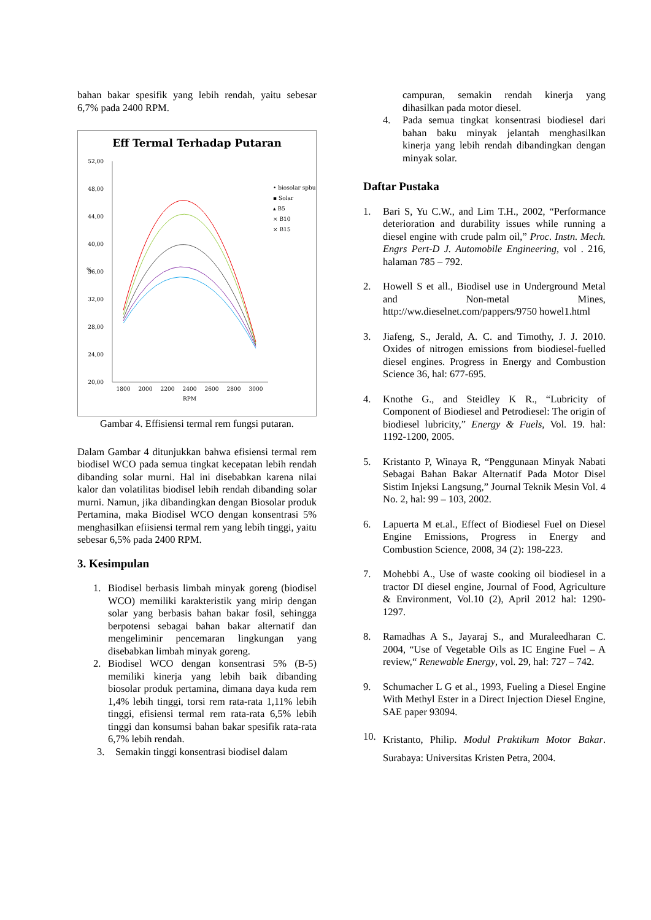bahan bakar spesifik yang lebih rendah, yaitu sebesar 6,7% pada 2400 RPM.
Eff Termal Terhadap Putaran
52,00
48,00
44,00
40,00
36,00
32,00
28,00
24,00
20,00
%
1800
2000
2200
2400
2600
2800
3000
RPM
• biosolar spbu
▪ Solar
▴ B5
× B10
× B15
Gambar 4. Effisiensi termal rem fungsi putaran.
Dalam Gambar 4 ditunjukkan bahwa efisiensi termal rem biodisel WCO pada semua tingkat kecepatan lebih rendah dibanding solar murni. Hal ini disebabkan karena nilai kalor dan volatilitas biodisel lebih rendah dibanding solar murni. Namun, jika dibandingkan dengan Biosolar produk Pertamina, maka Biodisel WCO dengan konsentrasi 5% menghasilkan efiisiensi termal rem yang lebih tinggi, yaitu sebesar 6,5% pada 2400 RPM.
3. Kesimpulan
1. Biodisel berbasis limbah minyak goreng (biodisel WCO) memiliki karakteristik yang mirip dengan solar yang berbasis bahan bakar fosil, sehingga berpotensi sebagai bahan bakar alternatif dan mengeliminir pencemaran lingkungan yang disebabkan limbah minyak goreng.
2. Biodisel WCO dengan konsentrasi 5% (B-5) memiliki kinerja yang lebih baik dibanding biosolar produk pertamina, dimana daya kuda rem 1,4% lebih tinggi, torsi rem rata-rata 1,11% lebih tinggi, efisiensi termal rem rata-rata 6,5% lebih tinggi dan konsumsi bahan bakar spesifik rata-rata 6,7% lebih rendah.
3. Semakin tinggi konsentrasi biodisel dalam
campuran, semakin rendah kinerja yang dihasilkan pada motor diesel.
4. Pada semua tingkat konsentrasi biodiesel dari bahan baku minyak jelantah menghasilkan kinerja yang lebih rendah dibandingkan dengan minyak solar.
Daftar Pustaka
1. Bari S, Yu C.W., and Lim T.H., 2002, “Performance deterioration and durability issues while running a diesel engine with crude palm oil,” Proc. Instn. Mech. Engrs Pert-D J. Automobile Engineering, vol . 216, halaman 785 – 792.
2. Howell S et all., Biodisel use in Underground Metal and Non-metal Mines, http://ww.dieselnet.com/pappers/9750 howel1.html
3. Jiafeng, S., Jerald, A. C. and Timothy, J. J. 2010. Oxides of nitrogen emissions from biodiesel-fuelled diesel engines. Progress in Energy and Combustion Science 36, hal: 677-695.
4. Knothe G., and Steidley K R., “Lubricity of Component of Biodiesel and Petrodiesel: The origin of biodiesel lubricity,” Energy & Fuels, Vol. 19. hal: 1192-1200, 2005.
5. Kristanto P, Winaya R, “Penggunaan Minyak Nabati Sebagai Bahan Bakar Alternatif Pada Motor Disel Sistim Injeksi Langsung,” Journal Teknik Mesin Vol. 4 No. 2, hal: 99 – 103, 2002.
6. Lapuerta M et.al., Effect of Biodiesel Fuel on Diesel Engine Emissions, Progress in Energy and Combustion Science, 2008, 34 (2): 198-223.
7. Mohebbi A., Use of waste cooking oil biodiesel in a tractor DI diesel engine, Journal of Food, Agriculture & Environment, Vol.10 (2), April 2012 hal: 1290-1297.
8. Ramadhas A S., Jayaraj S., and Muraleedharan C. 2004, “Use of Vegetable Oils as IC Engine Fuel – A review,“ Renewable Energy, vol. 29, hal: 727 – 742.
9. Schumacher L G et al., 1993, Fueling a Diesel Engine With Methyl Ester in a Direct Injection Diesel Engine, SAE paper 93094.
10. Kristanto, Philip. Modul Praktikum Motor Bakar. Surabaya: Universitas Kristen Petra, 2004.